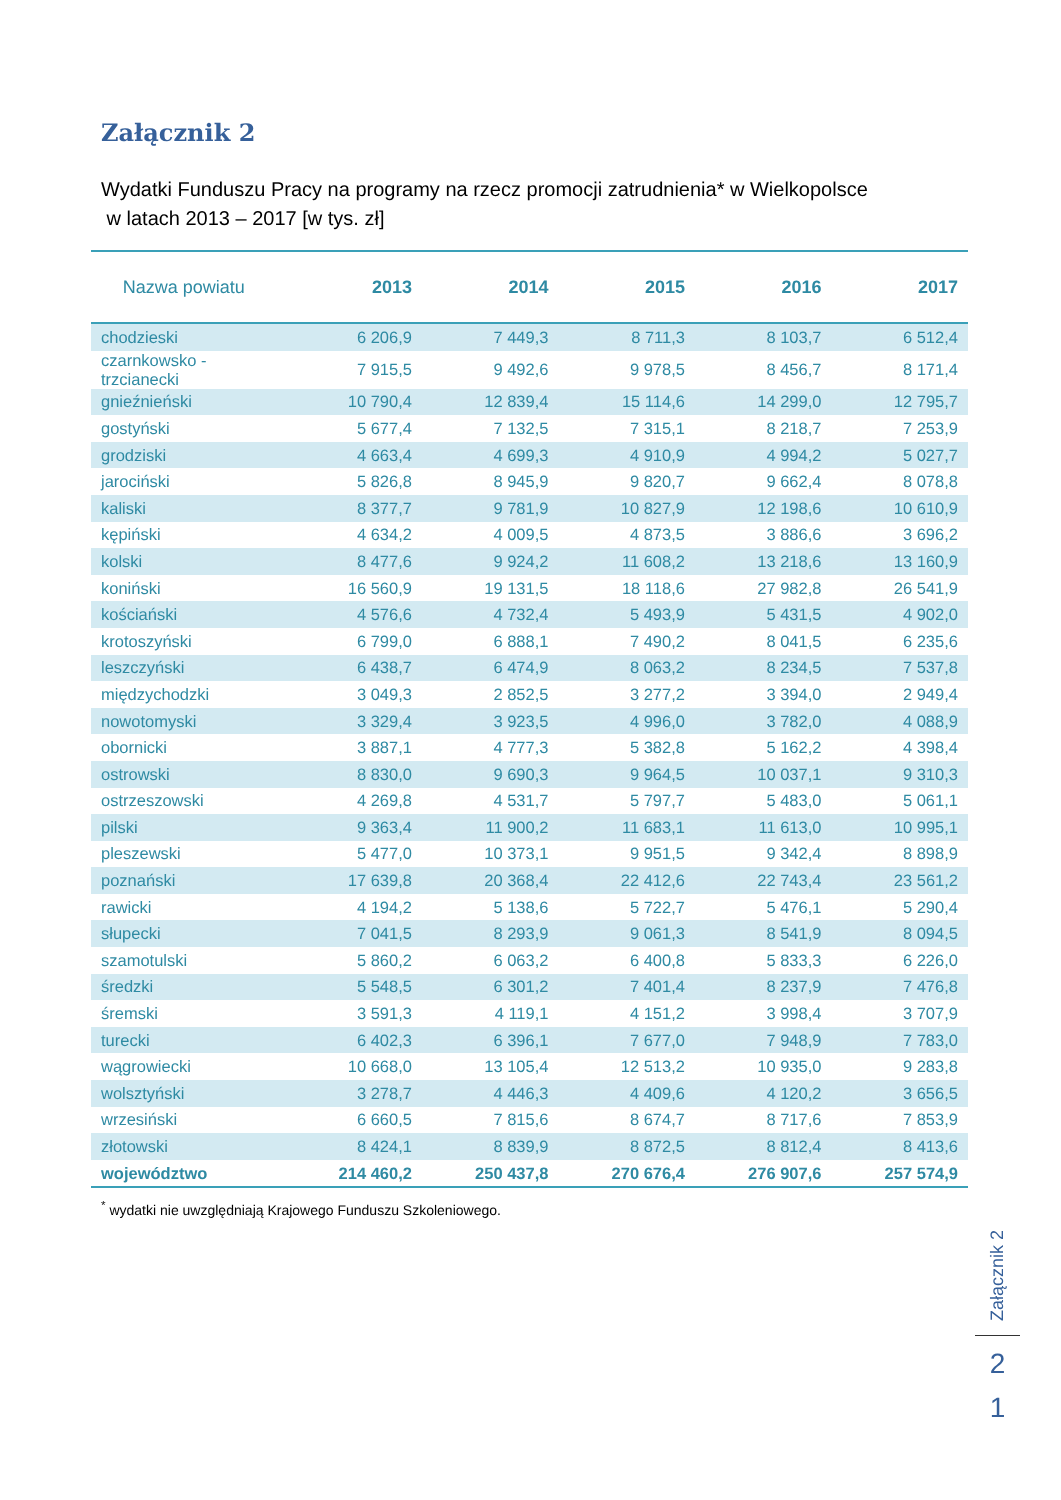Załącznik 2
Wydatki Funduszu Pracy na programy na rzecz promocji zatrudnienia* w Wielkopolsce
w latach 2013 – 2017 [w tys. zł]
| Nazwa powiatu | 2013 | 2014 | 2015 | 2016 | 2017 |
| --- | --- | --- | --- | --- | --- |
| chodzieski | 6 206,9 | 7 449,3 | 8 711,3 | 8 103,7 | 6 512,4 |
| czarnkowsko - trzcianecki | 7 915,5 | 9 492,6 | 9 978,5 | 8 456,7 | 8 171,4 |
| gnieźnieński | 10 790,4 | 12 839,4 | 15 114,6 | 14 299,0 | 12 795,7 |
| gostyński | 5 677,4 | 7 132,5 | 7 315,1 | 8 218,7 | 7 253,9 |
| grodziski | 4 663,4 | 4 699,3 | 4 910,9 | 4 994,2 | 5 027,7 |
| jarociński | 5 826,8 | 8 945,9 | 9 820,7 | 9 662,4 | 8 078,8 |
| kaliski | 8 377,7 | 9 781,9 | 10 827,9 | 12 198,6 | 10 610,9 |
| kępiński | 4 634,2 | 4 009,5 | 4 873,5 | 3 886,6 | 3 696,2 |
| kolski | 8 477,6 | 9 924,2 | 11 608,2 | 13 218,6 | 13 160,9 |
| koniński | 16 560,9 | 19 131,5 | 18 118,6 | 27 982,8 | 26 541,9 |
| kościański | 4 576,6 | 4 732,4 | 5 493,9 | 5 431,5 | 4 902,0 |
| krotoszyński | 6 799,0 | 6 888,1 | 7 490,2 | 8 041,5 | 6 235,6 |
| leszczyński | 6 438,7 | 6 474,9 | 8 063,2 | 8 234,5 | 7 537,8 |
| międzychodzki | 3 049,3 | 2 852,5 | 3 277,2 | 3 394,0 | 2 949,4 |
| nowotomyski | 3 329,4 | 3 923,5 | 4 996,0 | 3 782,0 | 4 088,9 |
| obornicki | 3 887,1 | 4 777,3 | 5 382,8 | 5 162,2 | 4 398,4 |
| ostrowski | 8 830,0 | 9 690,3 | 9 964,5 | 10 037,1 | 9 310,3 |
| ostrzeszowski | 4 269,8 | 4 531,7 | 5 797,7 | 5 483,0 | 5 061,1 |
| pilski | 9 363,4 | 11 900,2 | 11 683,1 | 11 613,0 | 10 995,1 |
| pleszewski | 5 477,0 | 10 373,1 | 9 951,5 | 9 342,4 | 8 898,9 |
| poznański | 17 639,8 | 20 368,4 | 22 412,6 | 22 743,4 | 23 561,2 |
| rawicki | 4 194,2 | 5 138,6 | 5 722,7 | 5 476,1 | 5 290,4 |
| słupecki | 7 041,5 | 8 293,9 | 9 061,3 | 8 541,9 | 8 094,5 |
| szamotulski | 5 860,2 | 6 063,2 | 6 400,8 | 5 833,3 | 6 226,0 |
| średzki | 5 548,5 | 6 301,2 | 7 401,4 | 8 237,9 | 7 476,8 |
| śremski | 3 591,3 | 4 119,1 | 4 151,2 | 3 998,4 | 3 707,9 |
| turecki | 6 402,3 | 6 396,1 | 7 677,0 | 7 948,9 | 7 783,0 |
| wągrowiecki | 10 668,0 | 13 105,4 | 12 513,2 | 10 935,0 | 9 283,8 |
| wolsztyński | 3 278,7 | 4 446,3 | 4 409,6 | 4 120,2 | 3 656,5 |
| wrzesiński | 6 660,5 | 7 815,6 | 8 674,7 | 8 717,6 | 7 853,9 |
| złotowski | 8 424,1 | 8 839,9 | 8 872,5 | 8 812,4 | 8 413,6 |
| województwo | 214 460,2 | 250 437,8 | 270 676,4 | 276 907,6 | 257 574,9 |
<sup>*</sup> wydatki nie uwzględniają Krajowego Funduszu Szkoleniowego.
Załącznik 2
2
1